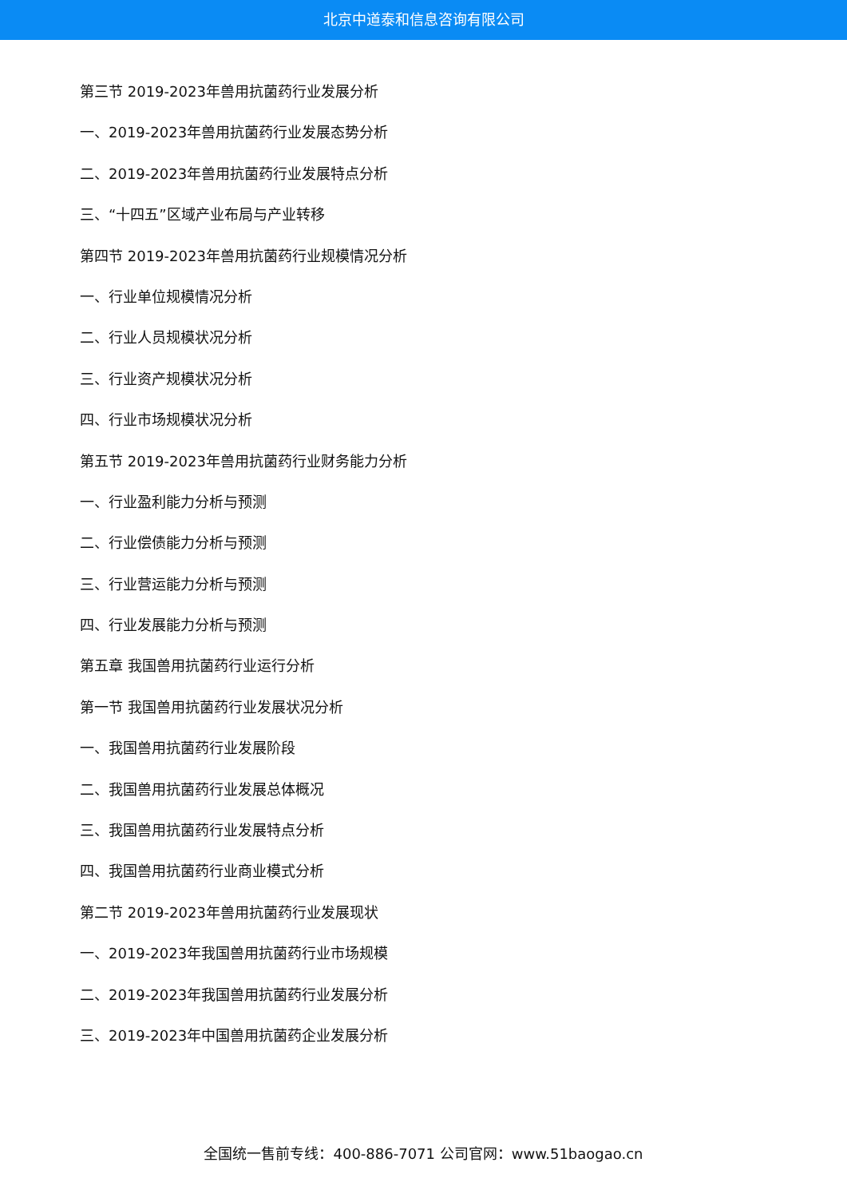北京中道泰和信息咨询有限公司
第三节 2019-2023年兽用抗菌药行业发展分析
一、2019-2023年兽用抗菌药行业发展态势分析
二、2019-2023年兽用抗菌药行业发展特点分析
三、“十四五”区域产业布局与产业转移
第四节 2019-2023年兽用抗菌药行业规模情况分析
一、行业单位规模情况分析
二、行业人员规模状况分析
三、行业资产规模状况分析
四、行业市场规模状况分析
第五节 2019-2023年兽用抗菌药行业财务能力分析
一、行业盈利能力分析与预测
二、行业偿债能力分析与预测
三、行业营运能力分析与预测
四、行业发展能力分析与预测
第五章 我国兽用抗菌药行业运行分析
第一节 我国兽用抗菌药行业发展状况分析
一、我国兽用抗菌药行业发展阶段
二、我国兽用抗菌药行业发展总体概况
三、我国兽用抗菌药行业发展特点分析
四、我国兽用抗菌药行业商业模式分析
第二节 2019-2023年兽用抗菌药行业发展现状
一、2019-2023年我国兽用抗菌药行业市场规模
二、2019-2023年我国兽用抗菌药行业发展分析
三、2019-2023年中国兽用抗菌药企业发展分析
全国统一售前专线：400-886-7071 公司官网：www.51baogao.cn